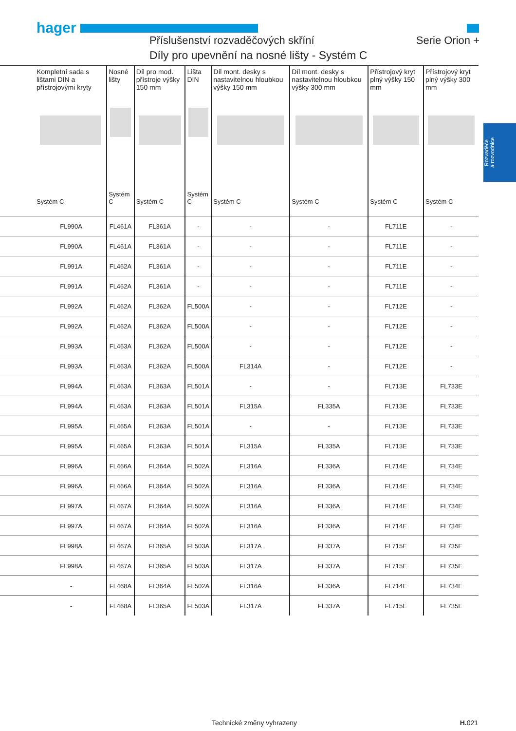hager
Příslušenství rozvaděčových skříní
Serie Orion +
Díly pro upevnění na nosné lišty - Systém C
Rozvaděče
a rozvodnice
| Kompletní sada s lištami DIN a přístrojovými kryty Systém C | Nosné lišty Systém C | Díl pro mod. přístroje výšky 150 mm Systém C | Lišta DIN Systém C | Díl mont. desky s nastavitelnou hloubkou výšky 150 mm Systém C | Díl mont. desky s nastavitelnou hloubkou výšky 300 mm Systém C | Přístrojový kryt plný výšky 150 mm Systém C | Přístrojový kryt plný výšky 300 mm Systém C |
| --- | --- | --- | --- | --- | --- | --- | --- |
| FL990A | FL461A | FL361A | - | - | - | FL711E | - |
| FL990A | FL461A | FL361A | - | - | - | FL711E | - |
| FL991A | FL462A | FL361A | - | - | - | FL711E | - |
| FL991A | FL462A | FL361A | - | - | - | FL711E | - |
| FL992A | FL462A | FL362A | FL500A | - | - | FL712E | - |
| FL992A | FL462A | FL362A | FL500A | - | - | FL712E | - |
| FL993A | FL463A | FL362A | FL500A | - | - | FL712E | - |
| FL993A | FL463A | FL362A | FL500A | FL314A | - | FL712E | - |
| FL994A | FL463A | FL363A | FL501A | - | - | FL713E | FL733E |
| FL994A | FL463A | FL363A | FL501A | FL315A | FL335A | FL713E | FL733E |
| FL995A | FL465A | FL363A | FL501A | - | - | FL713E | FL733E |
| FL995A | FL465A | FL363A | FL501A | FL315A | FL335A | FL713E | FL733E |
| FL996A | FL466A | FL364A | FL502A | FL316A | FL336A | FL714E | FL734E |
| FL996A | FL466A | FL364A | FL502A | FL316A | FL336A | FL714E | FL734E |
| FL997A | FL467A | FL364A | FL502A | FL316A | FL336A | FL714E | FL734E |
| FL997A | FL467A | FL364A | FL502A | FL316A | FL336A | FL714E | FL734E |
| FL998A | FL467A | FL365A | FL503A | FL317A | FL337A | FL715E | FL735E |
| FL998A | FL467A | FL365A | FL503A | FL317A | FL337A | FL715E | FL735E |
| - | FL468A | FL364A | FL502A | FL316A | FL336A | FL714E | FL734E |
| - | FL468A | FL365A | FL503A | FL317A | FL337A | FL715E | FL735E |
Technické změny vyhrazeny H. 021